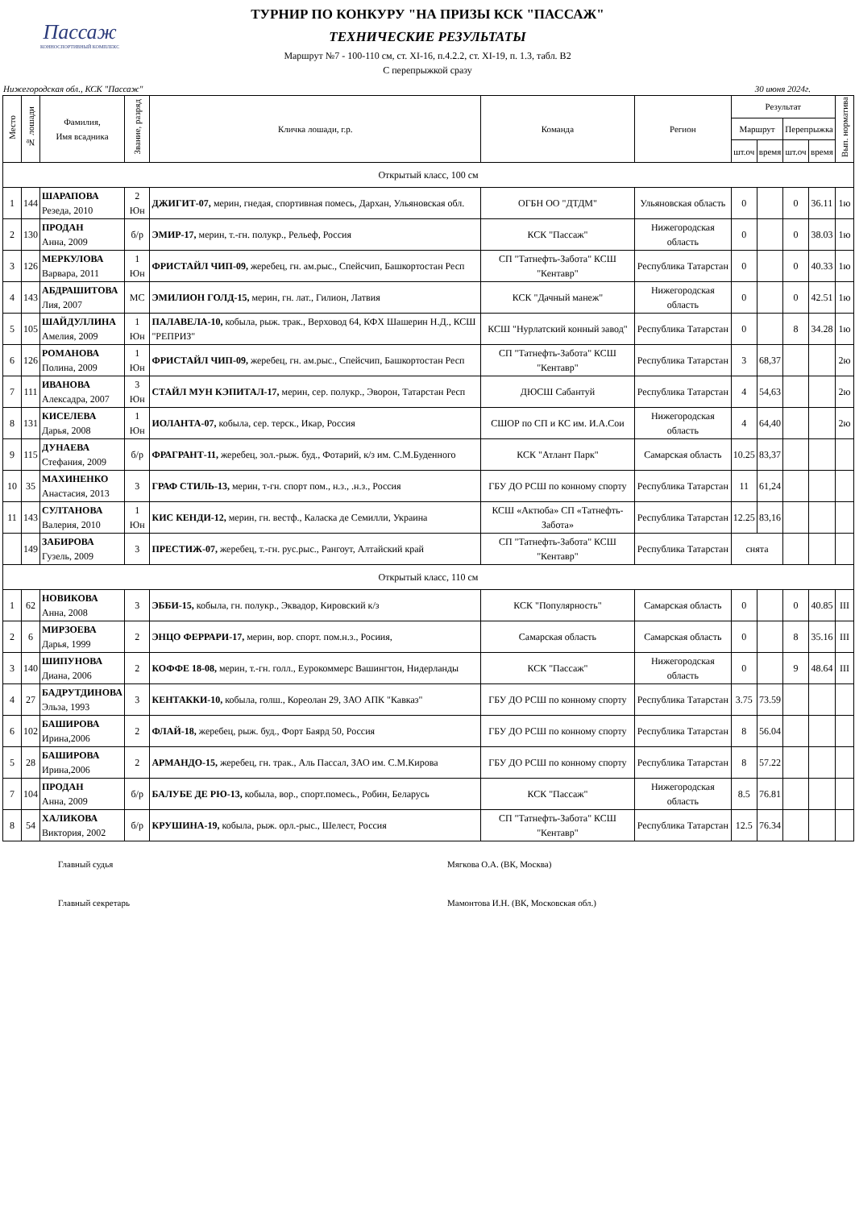Пассаж
КОННОСПОРТИВНЫЙ КОМПЛЕКС
ТУРНИР ПО КОНКУРУ "НА ПРИЗЫ КСК "ПАССАЖ"
ТЕХНИЧЕСКИЕ РЕЗУЛЬТАТЫ
Маршрут №7 - 100-110 см, ст. XI-16, п.4.2.2, ст. XI-19, п. 1.3, табл. В2
С перепрыжкой сразу
Нижегородская обл., КСК "Пассаж" 30 июня 2024г.
| Место | № лошади | Фамилия, Имя всадника | Звание, разряд | Кличка лошади, г.р. | Команда | Регион | Результат | | | | Вып. норматива |
| --- | --- | --- | --- | --- | --- | --- | --- | --- | --- | --- | --- |
| | | | | | | | Маршрут | | Перепрыжка | | |
| | | | | | | | шт.оч | время | шт.оч | время | |
| Открытый класс, 100 см | | | | | | | | | | | |
| 1 | 144 | ШАРАПОВА Резеда, 2010 | 2 Юн | ДЖИГИТ-07, мерин, гнедая, спортивная помесь, Дархан, Ульяновская обл. | ОГБН ОО "ДТДМ" | Ульяновская область | 0 | | 0 | 36.11 | 1ю |
| 2 | 130 | ПРОДАН Анна, 2009 | б/р | ЭМИР-17, мерин, т.-гн. полукр., Рельеф, Россия | КСК "Пассаж" | Нижегородская область | 0 | | 0 | 38.03 | 1ю |
| 3 | 126 | МЕРКУЛОВА Варвара, 2011 | 1 Юн | ФРИСТАЙЛ ЧИП-09, жеребец, гн. ам.рыс., Спейсчип, Башкортостан Респ | СП "Татнефть-Забота" КСШ "Кентавр" | Республика Татарстан | 0 | | 0 | 40.33 | 1ю |
| 4 | 143 | АБДРАШИТОВА Лия, 2007 | МС | ЭМИЛИОН ГОЛД-15, мерин, гн. лат., Гилион, Латвия | КСК "Дачный манеж" | Нижегородская область | 0 | | 0 | 42.51 | 1ю |
| 5 | 105 | ШАЙДУЛЛИНА Амелия, 2009 | 1 Юн | ПАЛАВЕЛА-10, кобыла, рыж. трак., Верховод 64, КФХ Шашерин Н.Д., КСШ "РЕПРИЗ" | КСШ "Нурлатский конный завод" | Республика Татарстан | 0 | | 8 | 34.28 | 1ю |
| 6 | 126 | РОМАНОВА Полина, 2009 | 1 Юн | ФРИСТАЙЛ ЧИП-09, жеребец, гн. ам.рыс., Спейсчип, Башкортостан Респ | СП "Татнефть-Забота" КСШ "Кентавр" | Республика Татарстан | 3 | 68,37 | | | 2ю |
| 7 | 111 | ИВАНОВА Алексадра, 2007 | 3 Юн | СТАЙЛ МУН КЭПИТАЛ-17, мерин, сер. полукр., Эворон, Татарстан Респ | ДЮСШ Сабантуй | Республика Татарстан | 4 | 54,63 | | | 2ю |
| 8 | 131 | КИСЕЛЕВА Дарья, 2008 | 1 Юн | ИОЛАНТА-07, кобыла, сер. терск., Икар, Россия | СШОР по СП и КС им. И.А.Сои | Нижегородская область | 4 | 64,40 | | | 2ю |
| 9 | 115 | ДУНАЕВА Стефания, 2009 | б/р | ФРАГРАНТ-11, жеребец, зол.-рыж. буд., Фотарий, к/з им. С.М.Буденного | КСК "Атлант Парк" | Самарская область | 10.25 | 83,37 | | | |
| 10 | 35 | МАХИНЕНКО Анастасия, 2013 | 3 | ГРАФ СТИЛЬ-13, мерин, т-гн. спорт пом., н.з., .н.з., Россия | ГБУ ДО РСШ по конному спорту | Республика Татарстан | 11 | 61,24 | | | |
| 11 | 143 | СУЛТАНОВА Валерия, 2010 | 1 Юн | КИС КЕНДИ-12, мерин, гн. вестф., Каласка де Семилли, Украина | КСШ «Актюба» СП «Татнефть-Забота» | Республика Татарстан | 12.25 | 83,16 | | | |
| | 149 | ЗАБИРОВА Гузель, 2009 | 3 | ПРЕСТИЖ-07, жеребец, т.-гн. рус.рыс., Рангоут, Алтайский край | СП "Татнефть-Забота" КСШ "Кентавр" | Республика Татарстан | снята | | | | |
| Открытый класс, 110 см | | | | | | | | | | | |
| 1 | 62 | НОВИКОВА Анна, 2008 | 3 | ЭББИ-15, кобыла, гн. полукр., Эквадор, Кировский к/з | КСК "Популярность" | Самарская область | 0 | | 0 | 40.85 | III |
| 2 | 6 | МИРЗОЕВА Дарья, 1999 | 2 | ЭНЦО ФЕРРАРИ-17, мерин, вор. спорт. пом.н.з., Росиия, | Самарская область | Самарская область | 0 | | 8 | 35.16 | III |
| 3 | 140 | ШИПУНОВА Диана, 2006 | 2 | КОФФЕ 18-08, мерин, т.-гн. голл., Еурокоммерс Вашингтон, Нидерланды | КСК "Пассаж" | Нижегородская область | 0 | | 9 | 48.64 | III |
| 4 | 27 | БАДРУТДИНОВА Эльза, 1993 | 3 | КЕНТАККИ-10, кобыла, голш., Кореолан 29, ЗАО АПК "Кавказ" | ГБУ ДО РСШ по конному спорту | Республика Татарстан | 3.75 | 73.59 | | | |
| 6 | 102 | БАШИРОВА Ирина,2006 | 2 | ФЛАЙ-18, жеребец, рыж. буд., Форт Баярд 50, Россия | ГБУ ДО РСШ по конному спорту | Республика Татарстан | 8 | 56.04 | | | |
| 5 | 28 | БАШИРОВА Ирина,2006 | 2 | АРМАНДО-15, жеребец, гн. трак., Аль Пассал, ЗАО им. С.М.Кирова | ГБУ ДО РСШ по конному спорту | Республика Татарстан | 8 | 57.22 | | | |
| 7 | 104 | ПРОДАН Анна, 2009 | б/р | БАЛУБЕ ДЕ РЮ-13, кобыла, вор., спорт.помесь., Робин, Беларусь | КСК "Пассаж" | Нижегородская область | 8.5 | 76.81 | | | |
| 8 | 54 | ХАЛИКОВА Виктория, 2002 | б/р | КРУШИНА-19, кобыла, рыж. орл.-рыс., Шелест, Россия | СП "Татнефть-Забота" КСШ "Кентавр" | Республика Татарстан | 12.5 | 76.34 | | | |
Главный судья Мягкова О.А. (ВК, Москва)
Главный секретарь Мамонтова И.Н. (ВК, Московская обл.)